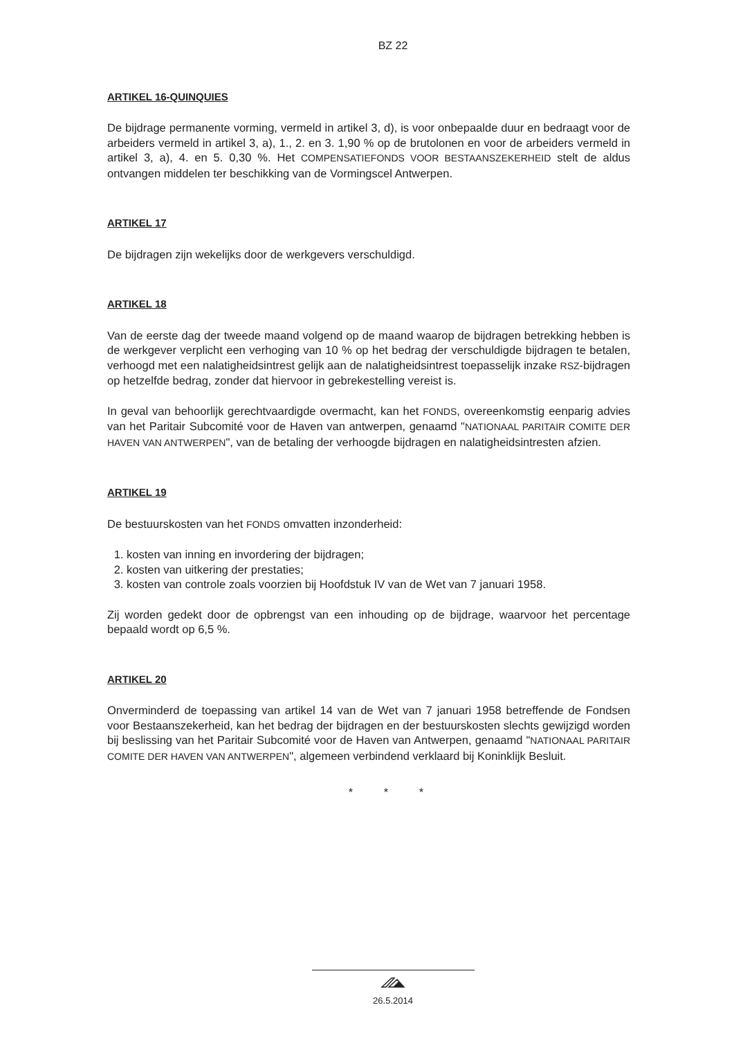BZ 22
ARTIKEL 16-QUINQUIES
De bijdrage permanente vorming, vermeld in artikel 3, d), is voor onbepaalde duur en bedraagt voor de arbeiders vermeld in artikel 3, a), 1., 2. en 3. 1,90 % op de brutolonen en voor de arbeiders vermeld in artikel 3, a), 4. en 5. 0,30 %. Het COMPENSATIEFONDS VOOR BESTAANSZEKERHEID stelt de aldus ontvangen middelen ter beschikking van de Vormingscel Antwerpen.
ARTIKEL 17
De bijdragen zijn wekelijks door de werkgevers verschuldigd.
ARTIKEL 18
Van de eerste dag der tweede maand volgend op de maand waarop de bijdragen betrekking hebben is de werkgever verplicht een verhoging van 10 % op het bedrag der verschuldigde bijdragen te betalen, verhoogd met een nalatigheidsintrest gelijk aan de nalatigheidsintrest toepasselijk inzake RSZ-bijdragen op hetzelfde bedrag, zonder dat hiervoor in gebrekestelling vereist is.
In geval van behoorlijk gerechtvaardigde overmacht, kan het FONDS, overeenkomstig eenparig advies van het Paritair Subcomité voor de Haven van antwerpen, genaamd "NATIONAAL PARITAIR COMITE DER HAVEN VAN ANTWERPEN", van de betaling der verhoogde bijdragen en nalatigheidsintresten afzien.
ARTIKEL 19
De bestuurskosten van het FONDS omvatten inzonderheid:
1. kosten van inning en invordering der bijdragen;
2. kosten van uitkering der prestaties;
3. kosten van controle zoals voorzien bij Hoofdstuk IV van de Wet van 7 januari 1958.
Zij worden gedekt door de opbrengst van een inhouding op de bijdrage, waarvoor het percentage bepaald wordt op 6,5 %.
ARTIKEL 20
Onverminderd de toepassing van artikel 14 van de Wet van 7 januari 1958 betreffende de Fondsen voor Bestaanszekerheid, kan het bedrag der bijdragen en der bestuurskosten slechts gewijzigd worden bij beslissing van het Paritair Subcomité voor de Haven van Antwerpen, genaamd "NATIONAAL PARITAIR COMITE DER HAVEN VAN ANTWERPEN", algemeen verbindend verklaard bij Koninklijk Besluit.
* * *
26.5.2014